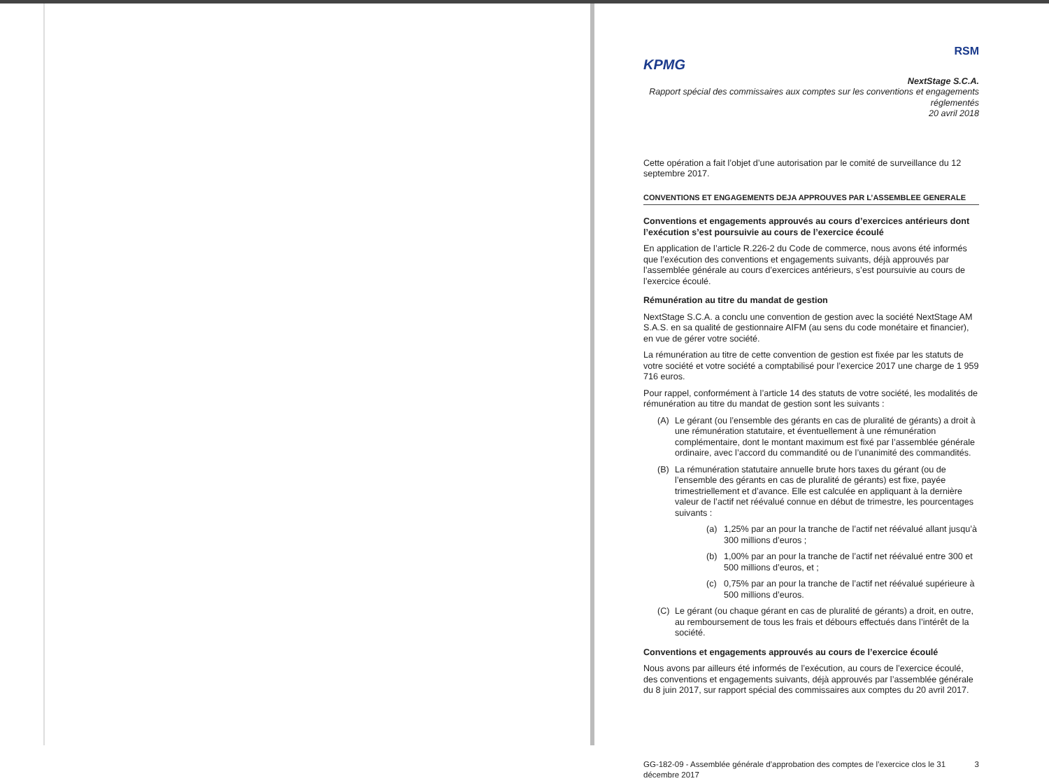KPMG
RSM
NextStage S.C.A.
Rapport spécial des commissaires aux comptes sur les conventions et engagements
réglementés
20 avril 2018
Cette opération a fait l’objet d’une autorisation par le comité de surveillance du 12 septembre 2017.
CONVENTIONS ET ENGAGEMENTS DEJA APPROUVES PAR L’ASSEMBLEE GENERALE
Conventions et engagements approuvés au cours d’exercices antérieurs dont l’exécution s’est poursuivie au cours de l’exercice écoulé
En application de l’article R.226-2 du Code de commerce, nous avons été informés que l’exécution des conventions et engagements suivants, déjà approuvés par l’assemblée générale au cours d’exercices antérieurs, s’est poursuivie au cours de l’exercice écoulé.
Rémunération au titre du mandat de gestion
NextStage S.C.A. a conclu une convention de gestion avec la société NextStage AM S.A.S. en sa qualité de gestionnaire AIFM (au sens du code monétaire et financier), en vue de gérer votre société.
La rémunération au titre de cette convention de gestion est fixée par les statuts de votre société et votre société a comptabilisé pour l’exercice 2017 une charge de 1 959 716 euros.
Pour rappel, conformément à l’article 14 des statuts de votre société, les modalités de rémunération au titre du mandat de gestion sont les suivants :
(A) Le gérant (ou l’ensemble des gérants en cas de pluralité de gérants) a droit à une rémunération statutaire, et éventuellement à une rémunération complémentaire, dont le montant maximum est fixé par l’assemblée générale ordinaire, avec l’accord du commandité ou de l’unanimité des commandités.
(B) La rémunération statutaire annuelle brute hors taxes du gérant (ou de l’ensemble des gérants en cas de pluralité de gérants) est fixe, payée trimestriellement et d’avance. Elle est calculée en appliquant à la dernière valeur de l’actif net réévalué connue en début de trimestre, les pourcentages suivants :
(a) 1,25% par an pour la tranche de l’actif net réévalué allant jusqu’à 300 millions d’euros ;
(b) 1,00% par an pour la tranche de l’actif net réévalué entre 300 et 500 millions d’euros, et ;
(c) 0,75% par an pour la tranche de l’actif net réévalué supérieure à 500 millions d’euros.
(C) Le gérant (ou chaque gérant en cas de pluralité de gérants) a droit, en outre, au remboursement de tous les frais et débours effectués dans l’intérêt de la société.
Conventions et engagements approuvés au cours de l’exercice écoulé
Nous avons par ailleurs été informés de l’exécution, au cours de l’exercice écoulé, des conventions et engagements suivants, déjà approuvés par l’assemblée générale du 8 juin 2017, sur rapport spécial des commissaires aux comptes du 20 avril 2017.
GG-182-09 - Assemblée générale d’approbation des comptes de l’exercice clos le 31 décembre 2017 3